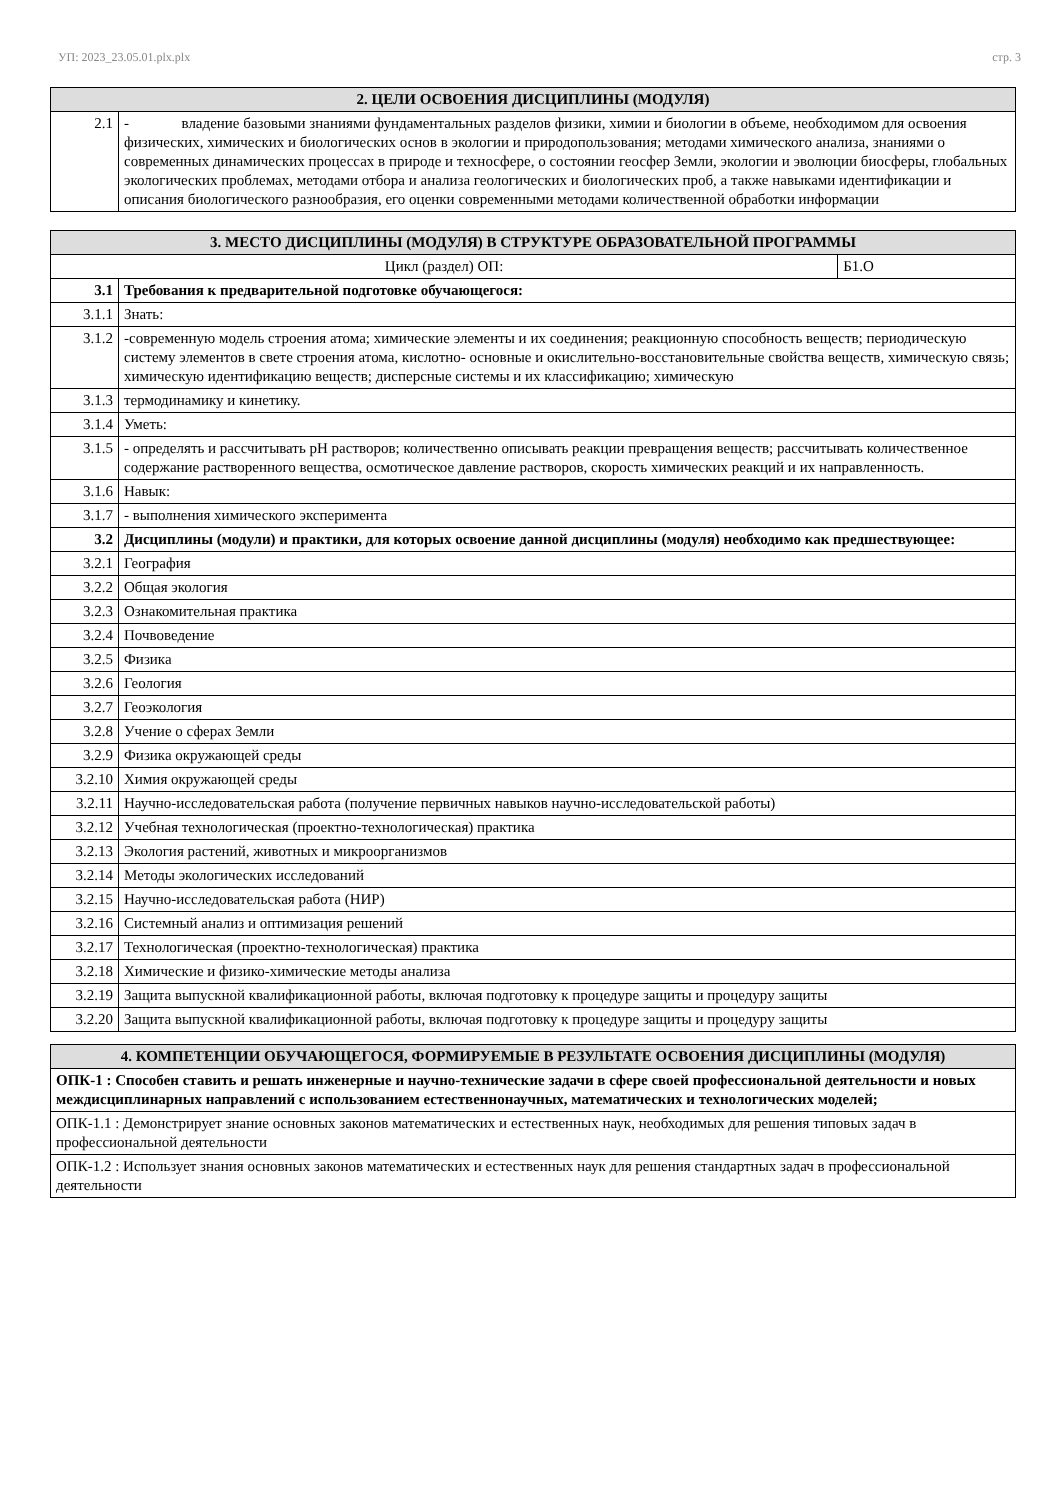УП: 2023_23.05.01.plx.plx стр. 3
| 2. ЦЕЛИ ОСВОЕНИЯ ДИСЦИПЛИНЫ (МОДУЛЯ) | |
| --- | --- |
| 2.1 | - владение базовыми знаниями фундаментальных разделов физики, химии и биологии в объеме, необходимом для освоения физических, химических и биологических основ в экологии и природопользования; методами химического анализа, знаниями о современных динамических процессах в природе и техносфере, о состоянии геосфер Земли, экологии и эволюции биосферы, глобальных экологических проблемах, методами отбора и анализа геологических и биологических проб, а также навыками идентификации и описания биологического разнообразия, его оценки современными методами количественной обработки информации |
| 3. МЕСТО ДИСЦИПЛИНЫ (МОДУЛЯ) В СТРУКТУРЕ ОБРАЗОВАТЕЛЬНОЙ ПРОГРАММЫ | | |
| --- | --- | --- |
| Цикл (раздел) ОП: | | Б1.О |
| 3.1 | Требования к предварительной подготовке обучающегося: | |
| 3.1.1 | Знать: | |
| 3.1.2 | -современную модель строения атома; химические элементы и их соединения; реакционную способность веществ; периодическую систему элементов в свете строения атома, кислотно- основные и окислительно-восстановительные свойства веществ, химическую связь; химическую идентификацию веществ; дисперсные системы и их классификацию; химическую | |
| 3.1.3 | термодинамику и кинетику. | |
| 3.1.4 | Уметь: | |
| 3.1.5 | - определять и рассчитывать pH растворов; количественно описывать реакции превращения веществ; рассчитывать количественное содержание растворенного вещества, осмотическое давление растворов, скорость химических реакций и их направленность. | |
| 3.1.6 | Навык: | |
| 3.1.7 | - выполнения химического эксперимента | |
| 3.2 | Дисциплины (модули) и практики, для которых освоение данной дисциплины (модуля) необходимо как предшествующее: | |
| 3.2.1 | География | |
| 3.2.2 | Общая экология | |
| 3.2.3 | Ознакомительная практика | |
| 3.2.4 | Почвоведение | |
| 3.2.5 | Физика | |
| 3.2.6 | Геология | |
| 3.2.7 | Геоэкология | |
| 3.2.8 | Учение о сферах Земли | |
| 3.2.9 | Физика окружающей среды | |
| 3.2.10 | Химия окружающей среды | |
| 3.2.11 | Научно-исследовательская работа (получение первичных навыков научно-исследовательской работы) | |
| 3.2.12 | Учебная технологическая (проектно-технологическая) практика | |
| 3.2.13 | Экология растений, животных и микроорганизмов | |
| 3.2.14 | Методы экологических исследований | |
| 3.2.15 | Научно-исследовательская работа (НИР) | |
| 3.2.16 | Системный анализ и оптимизация решений | |
| 3.2.17 | Технологическая (проектно-технологическая) практика | |
| 3.2.18 | Химические и физико-химические методы анализа | |
| 3.2.19 | Защита выпускной квалификационной работы, включая подготовку к процедуре защиты и процедуру защиты | |
| 3.2.20 | Защита выпускной квалификационной работы, включая подготовку к процедуре защиты и процедуру защиты | |
| 4. КОМПЕТЕНЦИИ ОБУЧАЮЩЕГОСЯ, ФОРМИРУЕМЫЕ В РЕЗУЛЬТАТЕ ОСВОЕНИЯ ДИСЦИПЛИНЫ (МОДУЛЯ) |
| --- |
| ОПК-1 : Способен ставить и решать инженерные и научно-технические задачи в сфере своей профессиональной деятельности и новых междисциплинарных направлений с использованием естественнонаучных, математических и технологических моделей; |
| ОПК-1.1 : Демонстрирует знание основных законов математических и естественных наук, необходимых для решения типовых задач в профессиональной деятельности |
| ОПК-1.2 : Использует знания основных законов математических и естественных наук для решения стандартных задач в профессиональной деятельности |